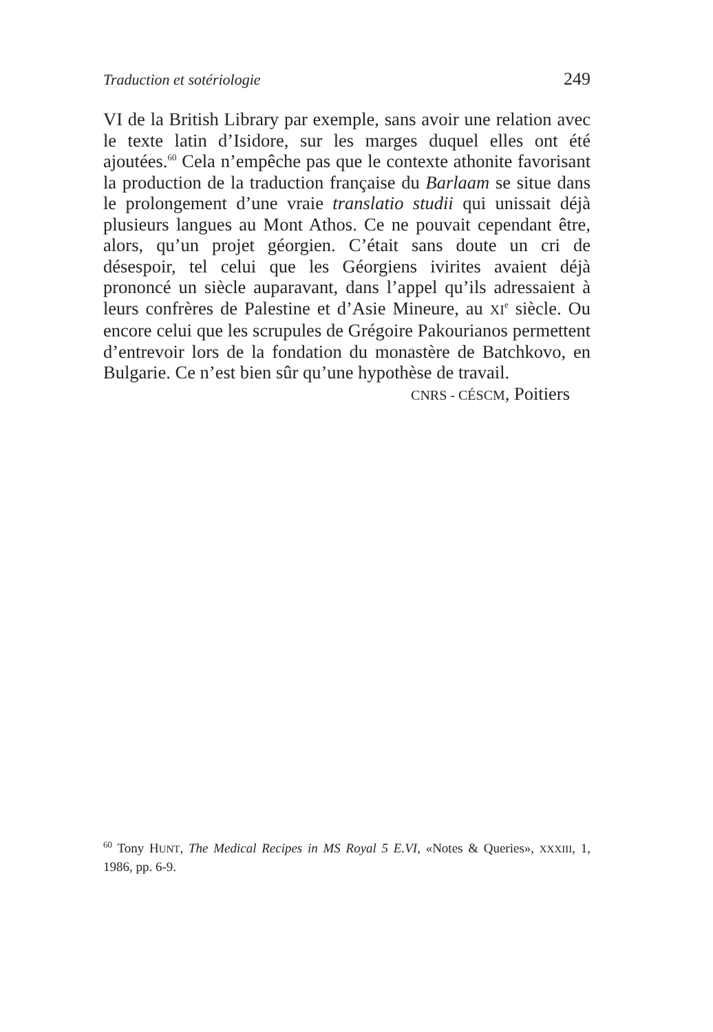Traduction et sotériologie 249
VI de la British Library par exemple, sans avoir une relation avec le texte latin d’Isidore, sur les marges duquel elles ont été ajoutées.<sup>60</sup> Cela n’empêche pas que le contexte athonite favorisant la production de la traduction française du Barlaam se situe dans le prolongement d’une vraie translatio studii qui unissait déjà plusieurs langues au Mont Athos. Ce ne pouvait cependant être, alors, qu’un projet géorgien. C’était sans doute un cri de désespoir, tel celui que les Géorgiens ivirites avaient déjà prononcé un siècle auparavant, dans l’appel qu’ils adressaient à leurs confrères de Palestine et d’Asie Mineure, au XI<sup>e</sup> siècle. Ou encore celui que les scrupules de Grégoire Pakourianos permettent d’entrevoir lors de la fondation du monastère de Batchkovo, en Bulgarie. Ce n’est bien sûr qu’une hypothèse de travail.
CNRS - CÉSCM, Poitiers
<sup>60</sup> Tony HUNT, The Medical Recipes in MS Royal 5 E.VI, «Notes & Queries», XXXIII, 1, 1986, pp. 6-9.